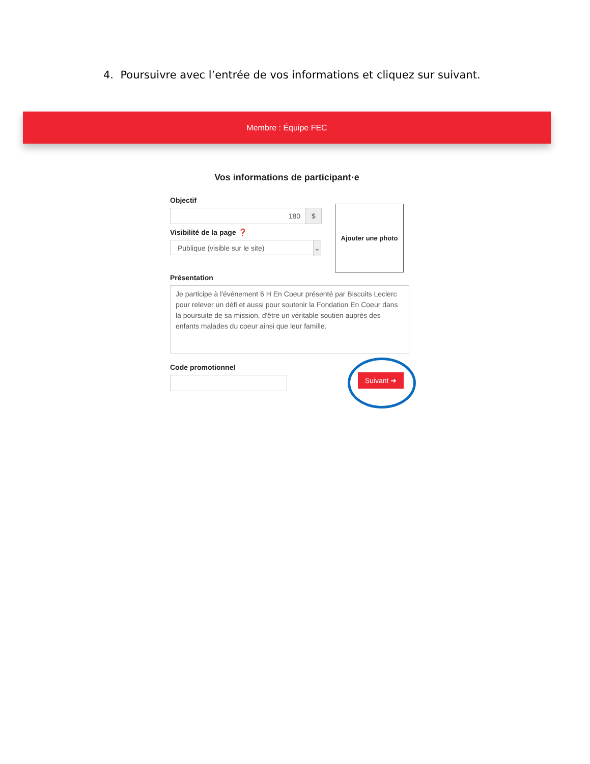4. Poursuivre avec l’entrée de vos informations et cliquez sur suivant.
Membre : Équipe FEC
Vos informations de participant·e
Objectif
180 $
Visibilité de la page ❓
Publique (visible sur le site) ⌄
Ajouter une photo
Présentation
Je participe à l'événement 6 H En Coeur présenté par Biscuits Leclerc pour relever un défi et aussi pour soutenir la Fondation En Coeur dans la poursuite de sa mission, d'être un véritable soutien auprès des enfants malades du coeur ainsi que leur famille.
Code promotionnel
Suivant ➜